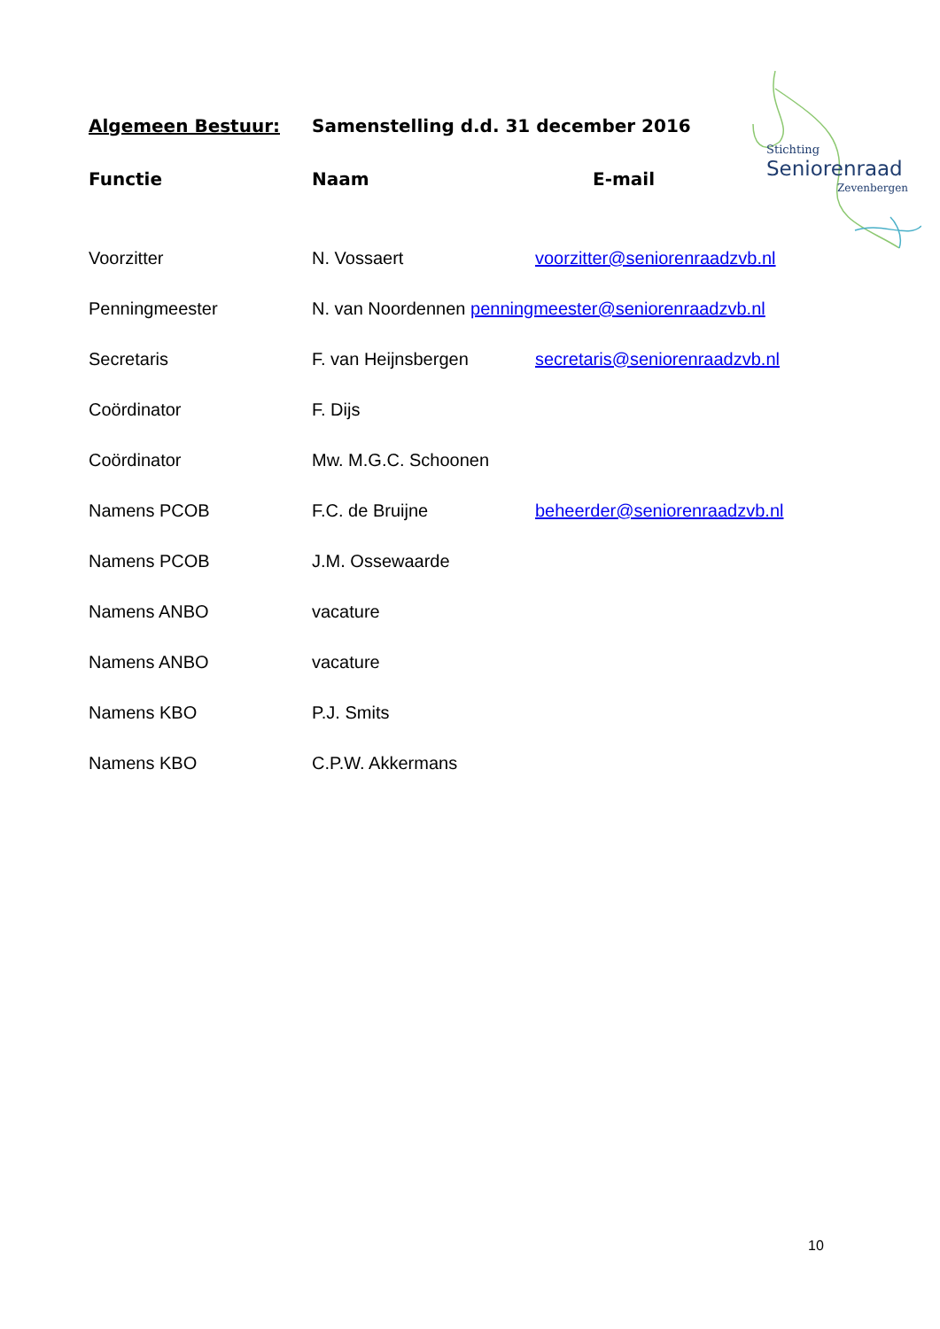Stichting
Seniorenraad
Zevenbergen
| Algemeen Bestuur: | Samenstelling d.d. 31 december 2016 | |
| --- | --- | --- |
| Functie | Naam | E-mail |
| Voorzitter | N. Vossaert | voorzitter@seniorenraadzvb.nl |
| Penningmeester | N. van Noordennen penningmeester@seniorenraadzvb.nl | |
| Secretaris | F. van Heijnsbergen | secretaris@seniorenraadzvb.nl |
| Coördinator | F. Dijs | |
| Coördinator | Mw. M.G.C. Schoonen | |
| Namens PCOB | F.C. de Bruijne | beheerder@seniorenraadzvb.nl |
| Namens PCOB | J.M. Ossewaarde | |
| Namens ANBO | vacature | |
| Namens ANBO | vacature | |
| Namens KBO | P.J. Smits | |
| Namens KBO | C.P.W. Akkermans | |
10